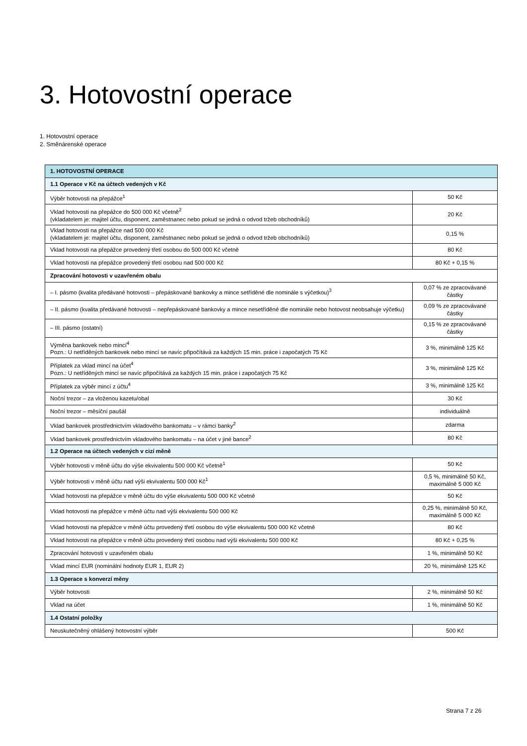3. Hotovostní operace
1. Hotovostní operace
2. Směnárenské operace
| 1. HOTOVOSTNÍ OPERACE | |
| --- | --- |
| 1.1 Operace v Kč na účtech vedených v Kč | |
| Výběr hotovosti na přepážce<sup>1</sup> | 50 Kč |
| Vklad hotovosti na přepážce do 500 000 Kč včetně<sup>2</sup> (vkladatelem je: majitel účtu, disponent, zaměstnanec nebo pokud se jedná o odvod tržeb obchodníků) | 20 Kč |
| Vklad hotovosti na přepážce nad 500 000 Kč (vkladatelem je: majitel účtu, disponent, zaměstnanec nebo pokud se jedná o odvod tržeb obchodníků) | 0,15 % |
| Vklad hotovosti na přepážce provedený třetí osobou do 500 000 Kč včetně | 80 Kč |
| Vklad hotovosti na přepážce provedený třetí osobou nad 500 000 Kč | 80 Kč + 0,15 % |
| Zpracování hotovosti v uzavřeném obalu | |
| – I. pásmo (kvalita předávané hotovosti – přepáskované bankovky a mince setříděné dle nominále s výčetkou)<sup>3</sup> | 0,07 % ze zpracovávané částky |
| – II. pásmo (kvalita předávané hotovosti – nepřepáskované bankovky a mince nesetříděné dle nominále nebo hotovost neobsahuje výčetku) | 0,09 % ze zpracovávané částky |
| – III. pásmo (ostatní) | 0,15 % ze zpracovávané částky |
| Výměna bankovek nebo mincí<sup>4</sup> Pozn.: U netříděných bankovek nebo mincí se navíc připočítává za každých 15 min. práce i započatých 75 Kč | 3 %, minimálně 125 Kč |
| Příplatek za vklad mincí na účet<sup>4</sup> Pozn.: U netříděných mincí se navíc připočítává za každých 15 min. práce i započatých 75 Kč | 3 %, minimálně 125 Kč |
| Příplatek za výběr mincí z účtu<sup>4</sup> | 3 %, minimálně 125 Kč |
| Noční trezor – za vloženou kazetu/obal | 30 Kč |
| Noční trezor – měsíční paušál | individuálně |
| Vklad bankovek prostřednictvím vkladového bankomatu – v rámci banky<sup>2</sup> | zdarma |
| Vklad bankovek prostřednictvím vkladového bankomatu – na účet v jiné bance<sup>2</sup> | 80 Kč |
| 1.2 Operace na účtech vedených v cizí měně | |
| Výběr hotovosti v měně účtu do výše ekvivalentu 500 000 Kč včetně<sup>1</sup> | 50 Kč |
| Výběr hotovosti v měně účtu nad výši ekvivalentu 500 000 Kč<sup>1</sup> | 0,5 %, minimálně 50 Kč, maximálně 5 000 Kč |
| Vklad hotovosti na přepážce v měně účtu do výše ekvivalentu 500 000 Kč včetně | 50 Kč |
| Vklad hotovosti na přepážce v měně účtu nad výši ekvivalentu 500 000 Kč | 0,25 %, minimálně 50 Kč, maximálně 5 000 Kč |
| Vklad hotovosti na přepážce v měně účtu provedený třetí osobou do výše ekvivalentu 500 000 Kč včetně | 80 Kč |
| Vklad hotovosti na přepážce v měně účtu provedený třetí osobou nad výši ekvivalentu 500 000 Kč | 80 Kč + 0,25 % |
| Zpracování hotovosti v uzavřeném obalu | 1 %, minimálně 50 Kč |
| Vklad mincí EUR (nominální hodnoty EUR 1, EUR 2) | 20 %, minimálně 125 Kč |
| 1.3 Operace s konverzí měny | |
| Výběr hotovosti | 2 %, minimálně 50 Kč |
| Vklad na účet | 1 %, minimálně 50 Kč |
| 1.4 Ostatní položky | |
| Neuskutečněný ohlášený hotovostní výběr | 500 Kč |
Strana 7 z 26